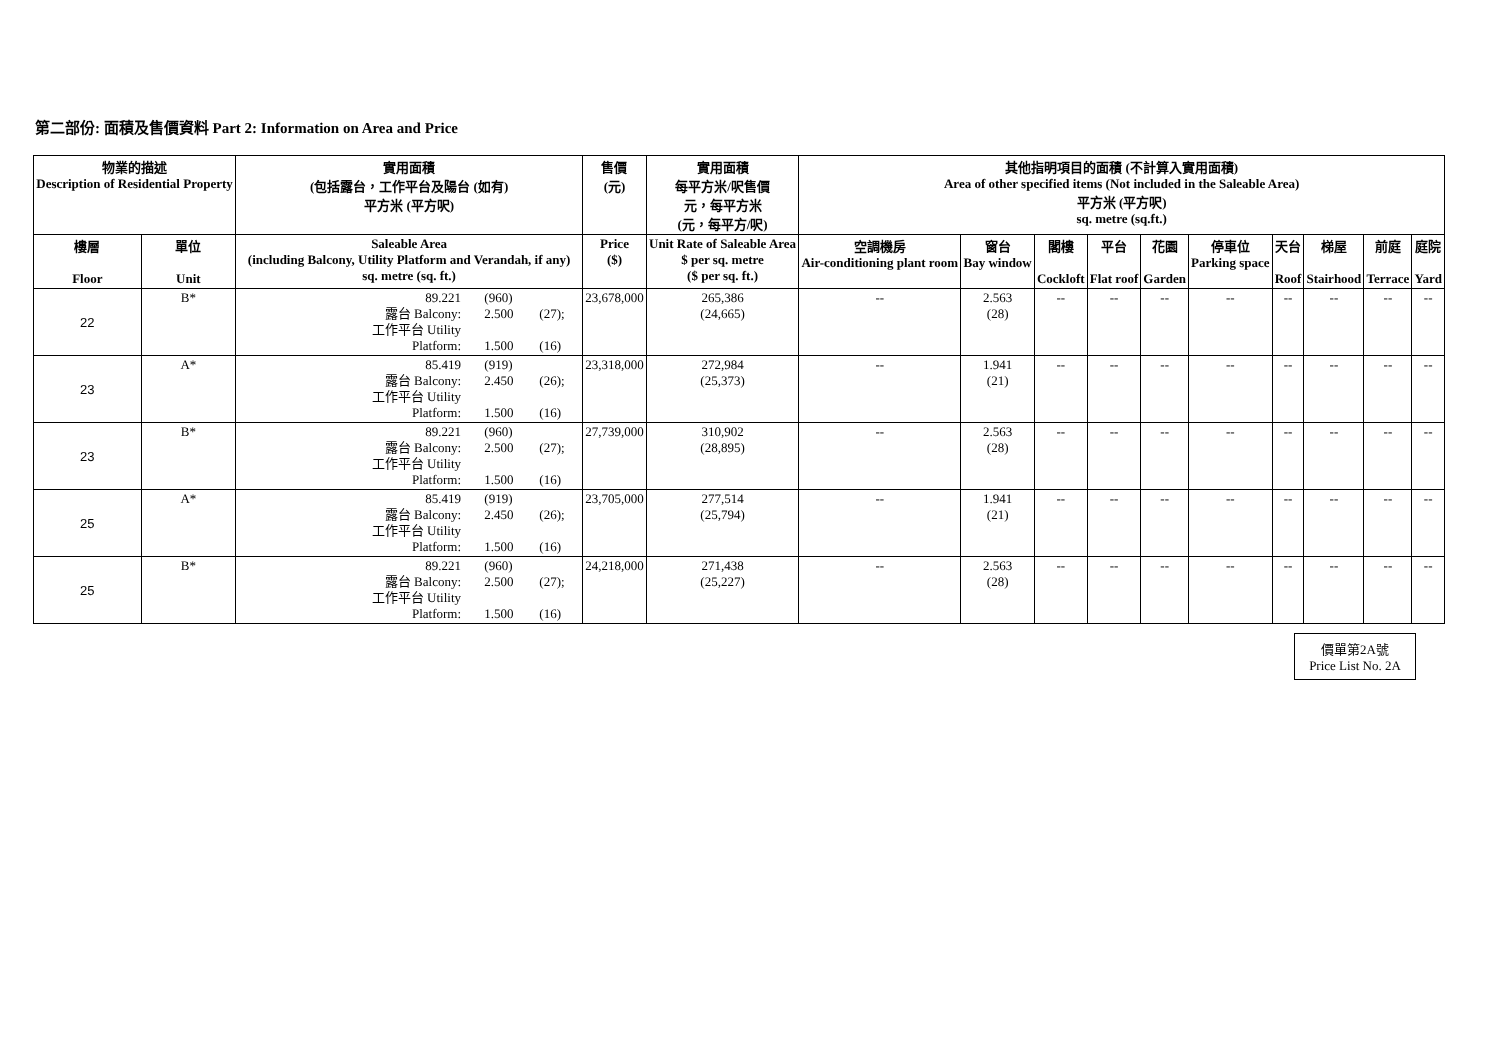第二部份: 面積及售價資料 Part 2: Information on Area and Price
| 物業的描述 Description of Residential Property | | 實用面積 (包括露台，工作平台及陽台 (如有) 平方米 (平方呎) | 售價 (元) | 實用面積 每平方米/呎售價 元，每平方米 (元，每平方/呎) | 其他指明項目的面積 (不計算入實用面積) Area of other specified items (Not included in the Saleable Area) 平方米 (平方呎) sq. metre (sq.ft.) | | | | | | | | | |
| --- | --- | --- | --- | --- | --- | --- | --- | --- | --- | --- | --- | --- | --- | --- |
| 樓層 Floor | 單位 Unit | Saleable Area (including Balcony, Utility Platform and Verandah, if any) sq. metre (sq. ft.) | Price ($) | Unit Rate of Saleable Area $ per sq. metre ($ per sq. ft.) | 空調機房 Air-conditioning plant room | 窗台 Bay window | 閣樓 Cockloft | 平台 Flat roof | 花園 Garden | 停車位 Parking space | 天台 Roof | 梯屋 Stairhood | 前庭 Terrace | 庭院 Yard |
| 22 | B* | 89.221 (960) 露台 Balcony: 2.500 (27); 工作平台 Utility Platform: 1.500 (16) | 23,678,000 | 265,386 (24,665) | -- | 2.563 (28) | -- | -- | -- | -- | -- | -- | -- | -- |
| 23 | A* | 85.419 (919) 露台 Balcony: 2.450 (26); 工作平台 Utility Platform: 1.500 (16) | 23,318,000 | 272,984 (25,373) | -- | 1.941 (21) | -- | -- | -- | -- | -- | -- | -- | -- |
| 23 | B* | 89.221 (960) 露台 Balcony: 2.500 (27); 工作平台 Utility Platform: 1.500 (16) | 27,739,000 | 310,902 (28,895) | -- | 2.563 (28) | -- | -- | -- | -- | -- | -- | -- | -- |
| 25 | A* | 85.419 (919) 露台 Balcony: 2.450 (26); 工作平台 Utility Platform: 1.500 (16) | 23,705,000 | 277,514 (25,794) | -- | 1.941 (21) | -- | -- | -- | -- | -- | -- | -- | -- |
| 25 | B* | 89.221 (960) 露台 Balcony: 2.500 (27); 工作平台 Utility Platform: 1.500 (16) | 24,218,000 | 271,438 (25,227) | -- | 2.563 (28) | -- | -- | -- | -- | -- | -- | -- | -- |
價單第2A號
Price List No. 2A